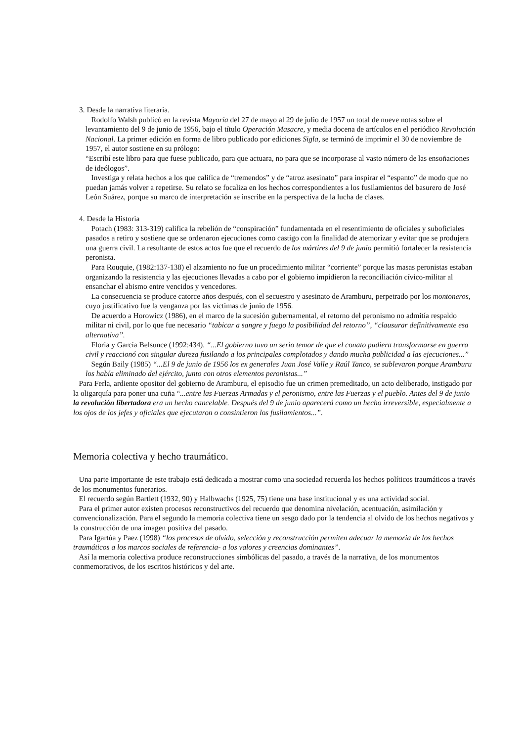3. Desde la narrativa literaria.
Rodolfo Walsh publicó en la revista Mayoría del 27 de mayo al 29 de julio de 1957 un total de nueve notas sobre el levantamiento del 9 de junio de 1956, bajo el título Operación Masacre, y media docena de artículos en el periódico Revolución Nacional. La primer edición en forma de libro publicado por ediciones Sigla, se terminó de imprimir el 30 de noviembre de 1957, el autor sostiene en su prólogo:
“Escribí este libro para que fuese publicado, para que actuara, no para que se incorporase al vasto número de las ensoñaciones de ideólogos”.
Investiga y relata hechos a los que califica de “tremendos” y de “atroz asesinato” para inspirar el “espanto” de modo que no puedan jamás volver a repetirse. Su relato se focaliza en los hechos correspondientes a los fusilamientos del basurero de José León Suárez, porque su marco de interpretación se inscribe en la perspectiva de la lucha de clases.
4. Desde la Historia
Potach (1983: 313-319) califica la rebelión de “conspiración” fundamentada en el resentimiento de oficiales y suboficiales pasados a retiro y sostiene que se ordenaron ejecuciones como castigo con la finalidad de atemorizar y evitar que se produjera una guerra civil. La resultante de estos actos fue que el recuerdo de los mártires del 9 de junio permitió fortalecer la resistencia peronista.
Para Rouquie, (1982:137-138) el alzamiento no fue un procedimiento militar “corriente” porque las masas peronistas estaban organizando la resistencia y las ejecuciones llevadas a cabo por el gobierno impidieron la reconciliación cívico-militar al ensanchar el abismo entre vencidos y vencedores.
La consecuencia se produce catorce años después, con el secuestro y asesinato de Aramburu, perpetrado por los montoneros, cuyo justificativo fue la venganza por las víctimas de junio de 1956.
De acuerdo a Horowicz (1986), en el marco de la sucesión gubernamental, el retorno del peronismo no admitía respaldo militar ni civil, por lo que fue necesario “tabicar a sangre y fuego la posibilidad del retorno”, “clausurar definitivamente esa alternativa”.
Floria y García Belsunce (1992:434). “...El gobierno tuvo un serio temor de que el conato pudiera transformarse en guerra civil y reaccionó con singular dureza fusilando a los principales complotados y dando mucha publicidad a las ejecuciones...”
Según Baily (1985) “...El 9 de junio de 1956 los ex generales Juan José Valle y Raúl Tanco, se sublevaron porque Aramburu los había eliminado del ejército, junto con otros elementos peronistas...”
Para Ferla, ardiente opositor del gobierno de Aramburu, el episodio fue un crimen premeditado, un acto deliberado, instigado por la oligarquía para poner una cuña “...entre las Fuerzas Armadas y el peronismo, entre las Fuerzas y el pueblo. Antes del 9 de junio la revolución libertadora era un hecho cancelable. Después del 9 de junio aparecerá como un hecho irreversible, especialmente a los ojos de los jefes y oficiales que ejecutaron o consintieron los fusilamientos...”.
Memoria colectiva y hecho traumático.
Una parte importante de este trabajo está dedicada a mostrar como una sociedad recuerda los hechos políticos traumáticos a través de los monumentos funerarios.
El recuerdo según Bartlett (1932, 90) y Halbwachs (1925, 75) tiene una base institucional y es una actividad social.
Para el primer autor existen procesos reconstructivos del recuerdo que denomina nivelación, acentuación, asimilación y convencionalización. Para el segundo la memoria colectiva tiene un sesgo dado por la tendencia al olvido de los hechos negativos y la construcción de una imagen positiva del pasado.
Para Igartúa y Paez (1998) “los procesos de olvido, selección y reconstrucción permiten adecuar la memoria de los hechos traumáticos a los marcos sociales de referencia- a los valores y creencias dominantes”.
Así la memoria colectiva produce reconstrucciones simbólicas del pasado, a través de la narrativa, de los monumentos conmemorativos, de los escritos históricos y del arte.